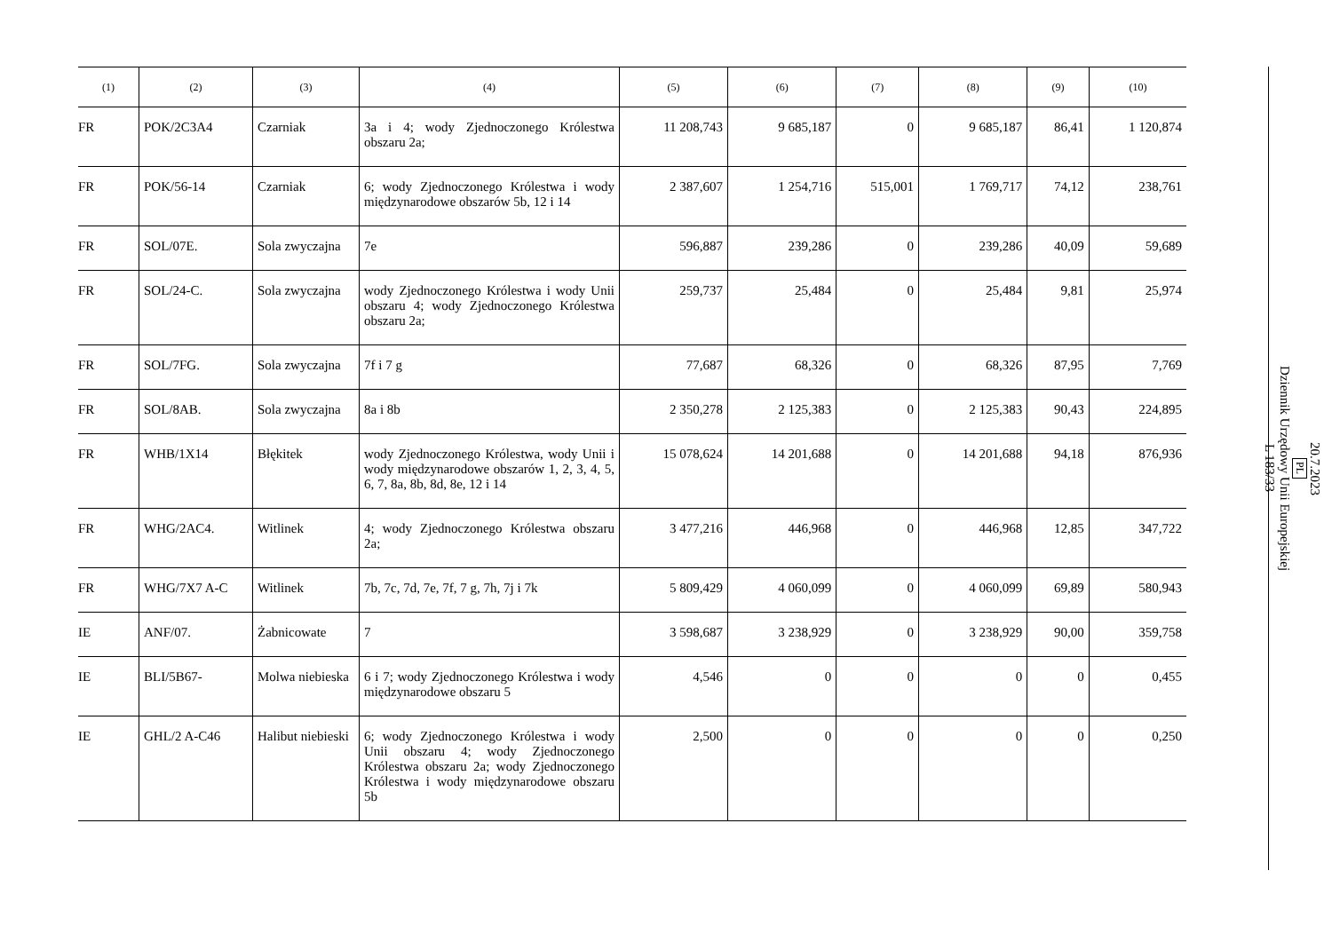| (1) | (2) | (3) | (4) | (5) | (6) | (7) | (8) | (9) | (10) |
| --- | --- | --- | --- | --- | --- | --- | --- | --- | --- |
| FR | POK/2C3A4 | Czarniak | 3a i 4; wody Zjednoczonego Królestwa obszaru 2a; | 11 208,743 | 9 685,187 | 0 | 9 685,187 | 86,41 | 1 120,874 |
| FR | POK/56-14 | Czarniak | 6; wody Zjednoczonego Królestwa i wody międzynarodowe obszarów 5b, 12 i 14 | 2 387,607 | 1 254,716 | 515,001 | 1 769,717 | 74,12 | 238,761 |
| FR | SOL/07E. | Sola zwyczajna | 7e | 596,887 | 239,286 | 0 | 239,286 | 40,09 | 59,689 |
| FR | SOL/24-C. | Sola zwyczajna | wody Zjednoczonego Królestwa i wody Unii obszaru 4; wody Zjednoczonego Królestwa obszaru 2a; | 259,737 | 25,484 | 0 | 25,484 | 9,81 | 25,974 |
| FR | SOL/7FG. | Sola zwyczajna | 7f i 7 g | 77,687 | 68,326 | 0 | 68,326 | 87,95 | 7,769 |
| FR | SOL/8AB. | Sola zwyczajna | 8a i 8b | 2 350,278 | 2 125,383 | 0 | 2 125,383 | 90,43 | 224,895 |
| FR | WHB/1X14 | Błękitek | wody Zjednoczonego Królestwa, wody Unii i wody międzynarodowe obszarów 1, 2, 3, 4, 5, 6, 7, 8a, 8b, 8d, 8e, 12 i 14 | 15 078,624 | 14 201,688 | 0 | 14 201,688 | 94,18 | 876,936 |
| FR | WHG/2AC4. | Witlinek | 4; wody Zjednoczonego Królestwa obszaru 2a; | 3 477,216 | 446,968 | 0 | 446,968 | 12,85 | 347,722 |
| FR | WHG/7X7 A-C | Witlinek | 7b, 7c, 7d, 7e, 7f, 7 g, 7h, 7j i 7k | 5 809,429 | 4 060,099 | 0 | 4 060,099 | 69,89 | 580,943 |
| IE | ANF/07. | Żabnicowate | 7 | 3 598,687 | 3 238,929 | 0 | 3 238,929 | 90,00 | 359,758 |
| IE | BLI/5B67- | Molwa niebieska | 6 i 7; wody Zjednoczonego Królestwa i wody międzynarodowe obszaru 5 | 4,546 | 0 | 0 | 0 | 0 | 0,455 |
| IE | GHL/2 A-C46 | Halibut niebieski | 6; wody Zjednoczonego Królestwa i wody Unii obszaru 4; wody Zjednoczonego Królestwa obszaru 2a; wody Zjednoczonego Królestwa i wody międzynarodowe obszaru 5b | 2,500 | 0 | 0 | 0 | 0 | 0,250 |
20.7.2023
PL
Dziennik Urzędowy Unii Europejskiej
L 183/33